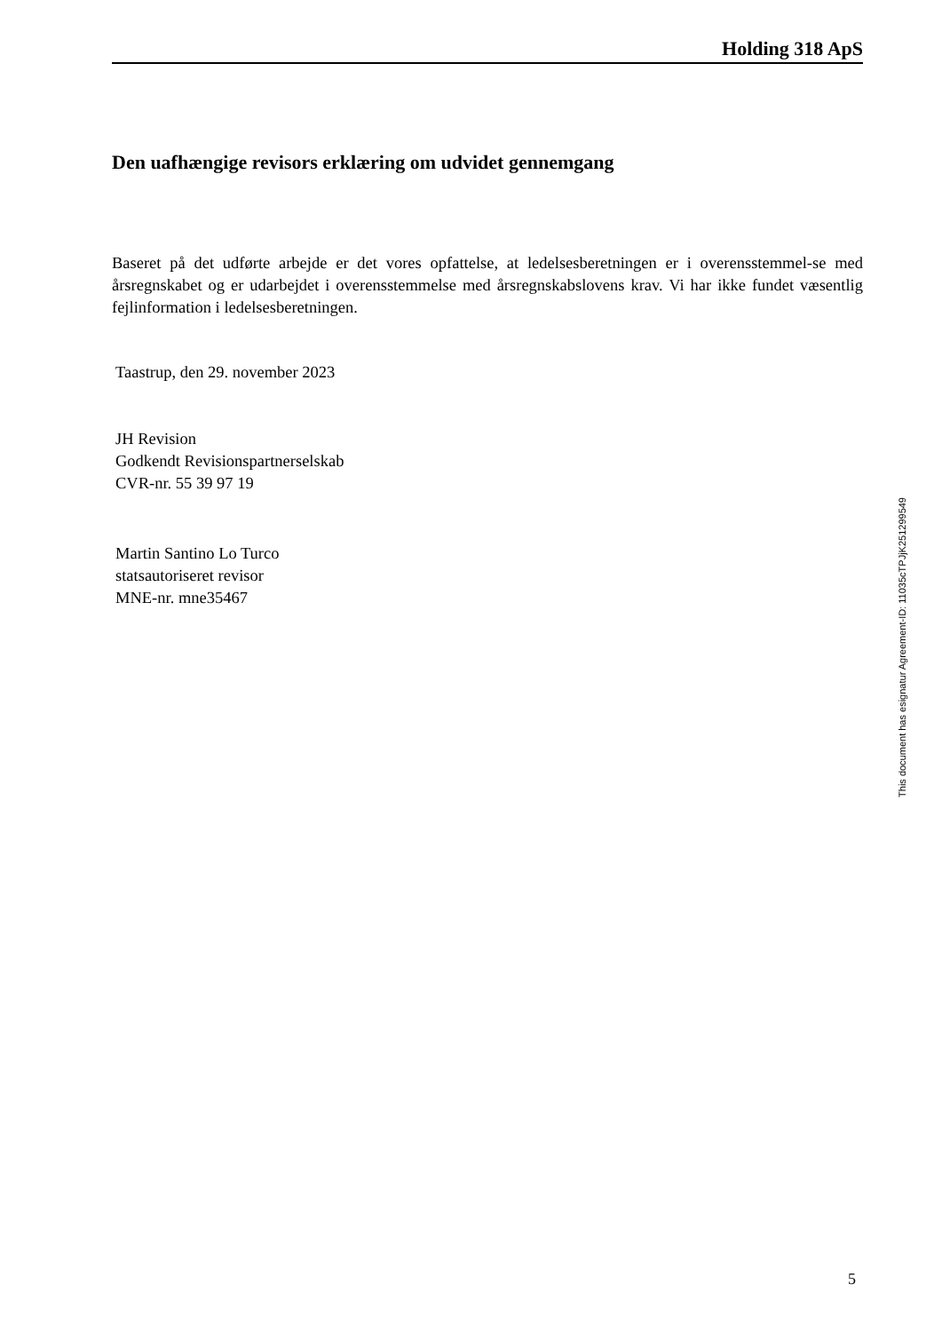Holding 318 ApS
Den uafhængige revisors erklæring om udvidet gennemgang
Baseret på det udførte arbejde er det vores opfattelse, at ledelsesberetningen er i overensstemmel-se med årsregnskabet og er udarbejdet i overensstemmelse med årsregnskabslovens krav. Vi har ikke fundet væsentlig fejlinformation i ledelsesberetningen.
Taastrup, den 29. november 2023
JH Revision
Godkendt Revisionspartnerselskab
CVR-nr. 55 39 97 19
Martin Santino Lo Turco
statsautoriseret revisor
MNE-nr. mne35467
This document has esignatur Agreement-ID: 11035cTPJjK251299549
5